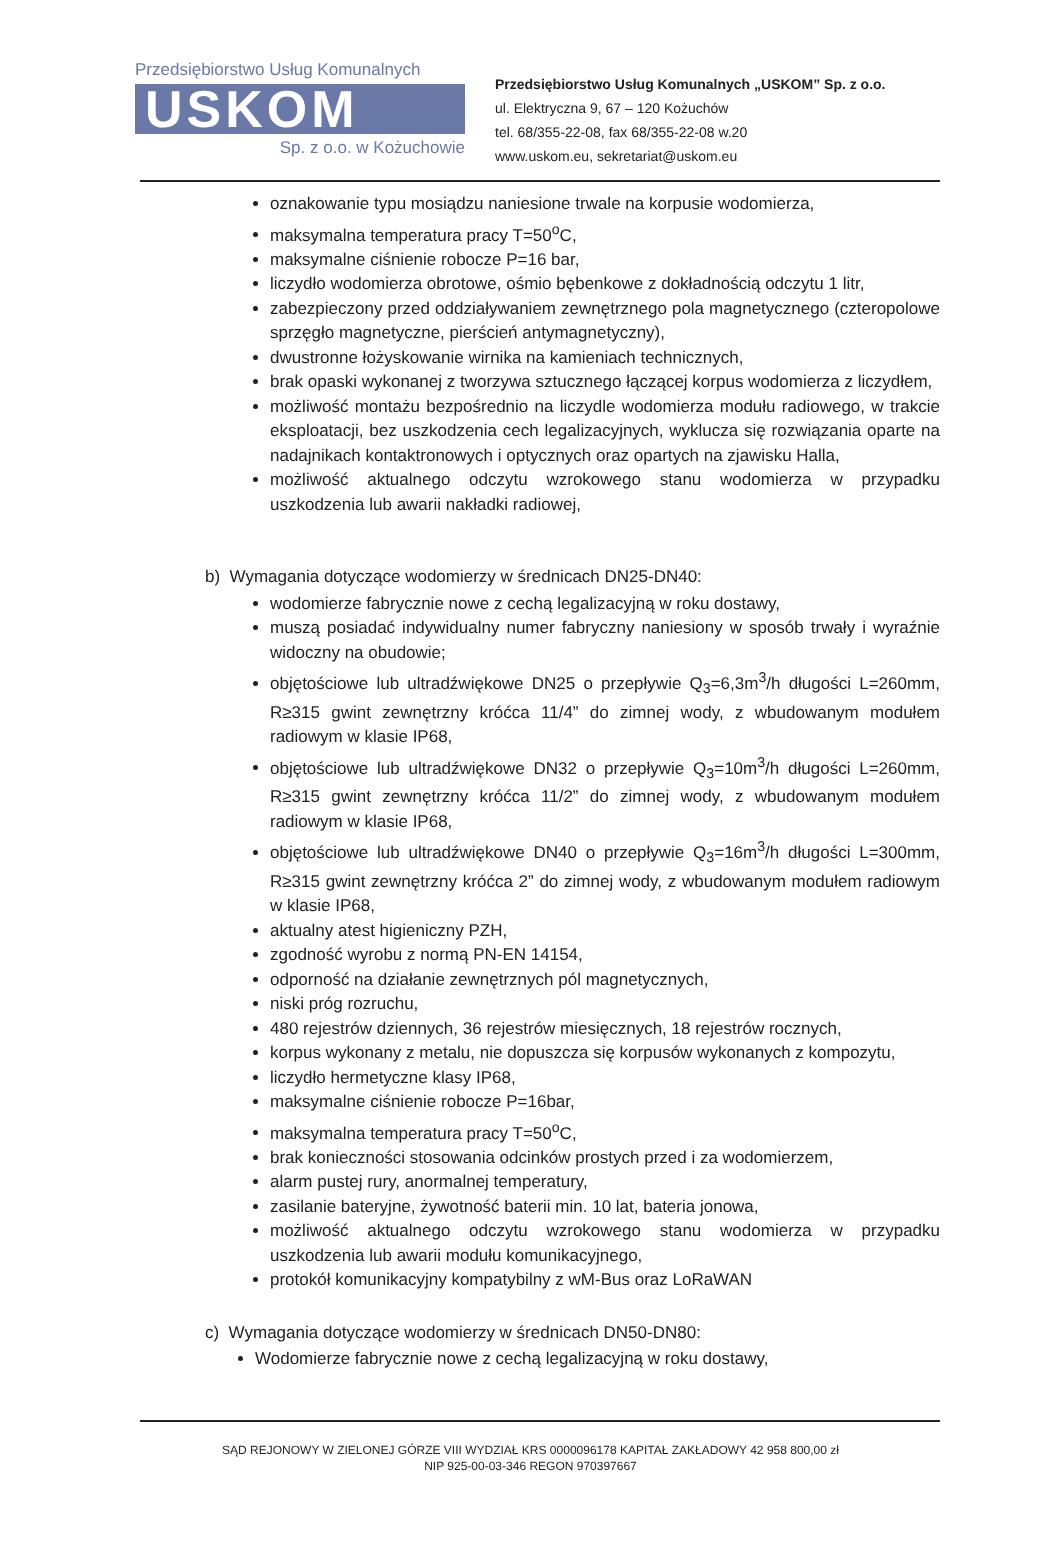Przedsiębiorstwo Usług Komunalnych
USKOM
Sp. z o.o. w Kożuchowie
Przedsiębiorstwo Usług Komunalnych „USKOM” Sp. z o.o.
ul. Elektryczna 9, 67 – 120 Kożuchów
tel. 68/355-22-08, fax 68/355-22-08 w.20
www.uskom.eu, sekretariat@uskom.eu
oznakowanie typu mosiądzu naniesione trwale na korpusie wodomierza,
maksymalna temperatura pracy T=50<sup>o</sup>C,
maksymalne ciśnienie robocze P=16 bar,
liczydło wodomierza obrotowe, ośmio bębenkowe z dokładnością odczytu 1 litr,
zabezpieczony przed oddziaływaniem zewnętrznego pola magnetycznego (czteropolowe sprzęgło magnetyczne, pierścień antymagnetyczny),
dwustronne łożyskowanie wirnika na kamieniach technicznych,
brak opaski wykonanej z tworzywa sztucznego łączącej korpus wodomierza z liczydłem,
możliwość montażu bezpośrednio na liczydle wodomierza modułu radiowego, w trakcie eksploatacji, bez uszkodzenia cech legalizacyjnych, wyklucza się rozwiązania oparte na nadajnikach kontaktronowych i optycznych oraz opartych na zjawisku Halla,
możliwość aktualnego odczytu wzrokowego stanu wodomierza w przypadku uszkodzenia lub awarii nakładki radiowej,
b) Wymagania dotyczące wodomierzy w średnicach DN25-DN40:
wodomierze fabrycznie nowe z cechą legalizacyjną w roku dostawy,
muszą posiadać indywidualny numer fabryczny naniesiony w sposób trwały i wyraźnie widoczny na obudowie;
objętościowe lub ultradźwiękowe DN25 o przepływie Q<sub>3</sub>=6,3m<sup>3</sup>/h długości L=260mm, R≥315 gwint zewnętrzny króćca 11/4” do zimnej wody, z wbudowanym modułem radiowym w klasie IP68,
objętościowe lub ultradźwiękowe DN32 o przepływie Q<sub>3</sub>=10m<sup>3</sup>/h długości L=260mm, R≥315 gwint zewnętrzny króćca 11/2” do zimnej wody, z wbudowanym modułem radiowym w klasie IP68,
objętościowe lub ultradźwiękowe DN40 o przepływie Q<sub>3</sub>=16m<sup>3</sup>/h długości L=300mm, R≥315 gwint zewnętrzny króćca 2” do zimnej wody, z wbudowanym modułem radiowym w klasie IP68,
aktualny atest higieniczny PZH,
zgodność wyrobu z normą PN-EN 14154,
odporność na działanie zewnętrznych pól magnetycznych,
niski próg rozruchu,
480 rejestrów dziennych, 36 rejestrów miesięcznych, 18 rejestrów rocznych,
korpus wykonany z metalu, nie dopuszcza się korpusów wykonanych z kompozytu,
liczydło hermetyczne klasy IP68,
maksymalne ciśnienie robocze P=16bar,
maksymalna temperatura pracy T=50<sup>o</sup>C,
brak konieczności stosowania odcinków prostych przed i za wodomierzem,
alarm pustej rury, anormalnej temperatury,
zasilanie bateryjne, żywotność baterii min. 10 lat, bateria jonowa,
możliwość aktualnego odczytu wzrokowego stanu wodomierza w przypadku uszkodzenia lub awarii modułu komunikacyjnego,
protokół komunikacyjny kompatybilny z wM-Bus oraz LoRaWAN
c) Wymagania dotyczące wodomierzy w średnicach DN50-DN80:
Wodomierze fabrycznie nowe z cechą legalizacyjną w roku dostawy,
SĄD REJONOWY W ZIELONEJ GÓRZE VIII WYDZIAŁ KRS 0000096178 KAPITAŁ ZAKŁADOWY 42 958 800,00 zł
NIP 925-00-03-346 REGON 970397667